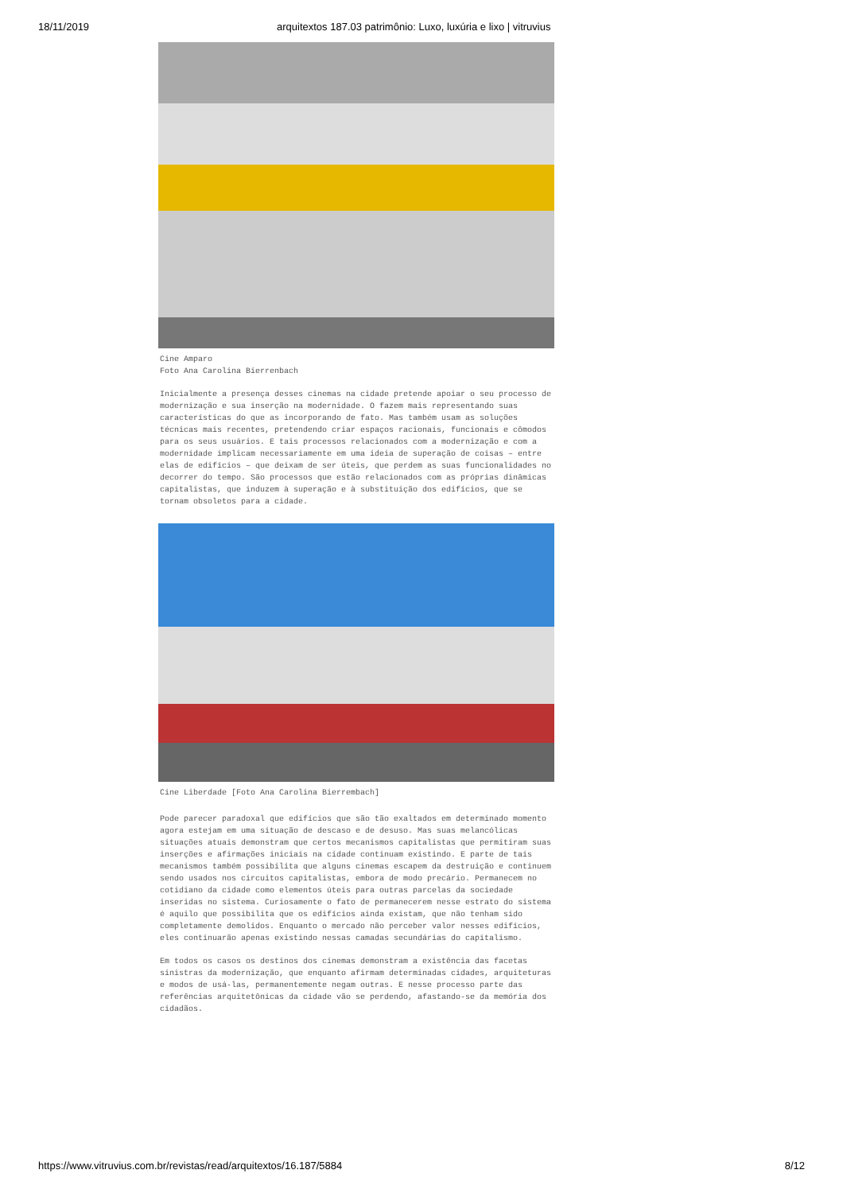18/11/2019 arquitextos 187.03 patrimônio: Luxo, luxúria e lixo | vitruvius
Cine Amparo
Foto Ana Carolina Bierrenbach
Inicialmente a presença desses cinemas na cidade pretende apoiar o seu processo de modernização e sua inserção na modernidade. O fazem mais representando suas características do que as incorporando de fato. Mas também usam as soluções técnicas mais recentes, pretendendo criar espaços racionais, funcionais e cômodos para os seus usuários. E tais processos relacionados com a modernização e com a modernidade implicam necessariamente em uma ideia de superação de coisas – entre elas de edifícios – que deixam de ser úteis, que perdem as suas funcionalidades no decorrer do tempo. São processos que estão relacionados com as próprias dinâmicas capitalistas, que induzem à superação e à substituição dos edifícios, que se tornam obsoletos para a cidade.
Cine Liberdade [Foto Ana Carolina Bierrembach]
Pode parecer paradoxal que edifícios que são tão exaltados em determinado momento agora estejam em uma situação de descaso e de desuso. Mas suas melancólicas situações atuais demonstram que certos mecanismos capitalistas que permitiram suas inserções e afirmações iniciais na cidade continuam existindo. E parte de tais mecanismos também possibilita que alguns cinemas escapem da destruição e continuem sendo usados nos circuitos capitalistas, embora de modo precário. Permanecem no cotidiano da cidade como elementos úteis para outras parcelas da sociedade inseridas no sistema. Curiosamente o fato de permanecerem nesse estrato do sistema é aquilo que possibilita que os edifícios ainda existam, que não tenham sido completamente demolidos. Enquanto o mercado não perceber valor nesses edifícios, eles continuarão apenas existindo nessas camadas secundárias do capitalismo.
Em todos os casos os destinos dos cinemas demonstram a existência das facetas sinistras da modernização, que enquanto afirmam determinadas cidades, arquiteturas e modos de usá-las, permanentemente negam outras. E nesse processo parte das referências arquitetônicas da cidade vão se perdendo, afastando-se da memória dos cidadãos.
https://www.vitruvius.com.br/revistas/read/arquitextos/16.187/5884 8/12